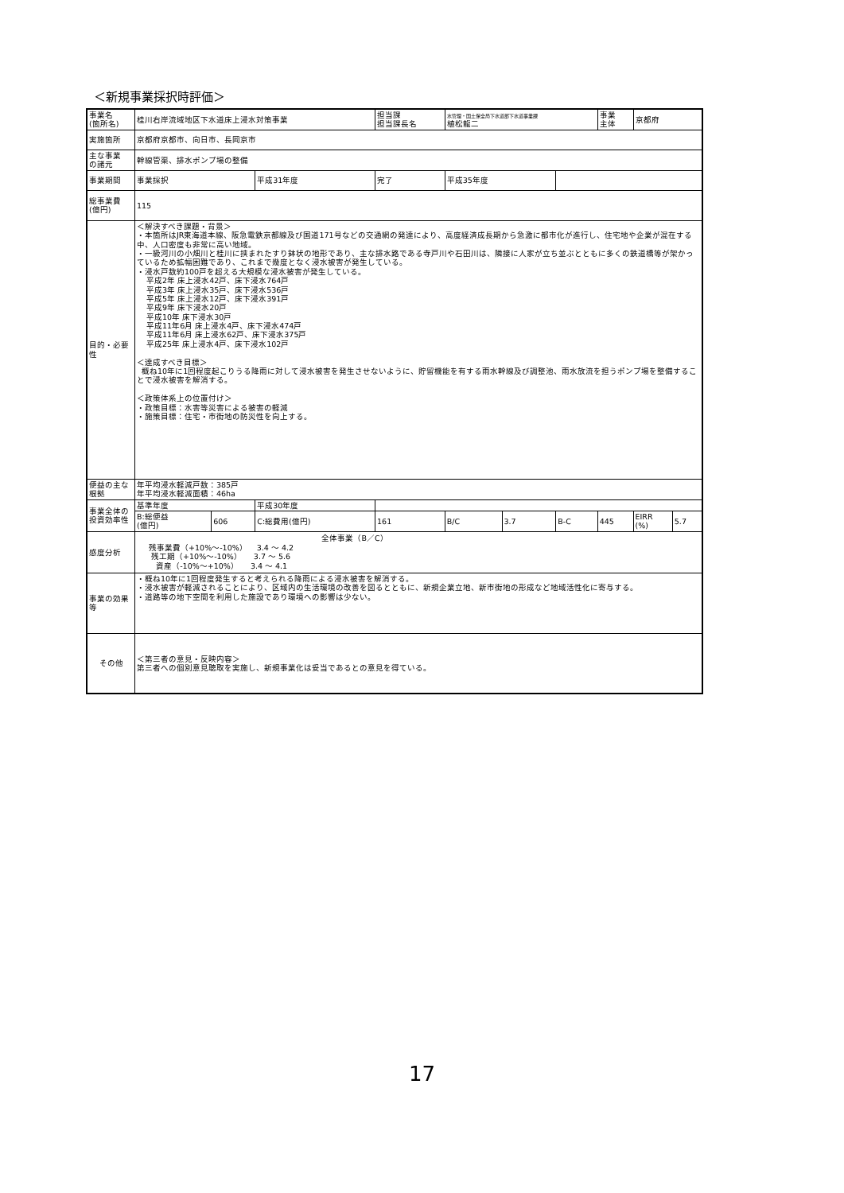＜新規事業採択時評価＞
| 事業名 (箇所名) | 桂川右岸流域地区下水道床上浸水対策事業 | | | 担当課 担当課長名 | | 水管理・国土保全局下水道部下水道事業課 植松龍二 | | | 事業 主体 | 京都府 | |
| 実施箇所 | 京都府京都市、向日市、長岡京市 | | | | | | | | | | |
| 主な事業 の諸元 | 幹線管渠、排水ポンプ場の整備 | | | | | | | | | | |
| 事業期間 | 事業採択 | | 平成31年度 | 完了 | | 平成35年度 | | | | | |
| 総事業費 (億円) | 115 | | | | | | | | | | |
| 目的・必要性 | ＜解決すべき課題・背景＞ ・本箇所はJR東海道本線、阪急電鉄京都線及び国道171号などの交通網の発達により、高度経済成長期から急激に都市化が進行し、住宅地や企業が混在する中、人口密度も非常に高い地域。 ・一級河川の小畑川と桂川に挟まれたすり鉢状の地形であり、主な排水路である寺戸川や石田川は、隣接に人家が立ち並ぶとともに多くの鉄道橋等が架かっているため拡幅困難であり、これまで幾度となく浸水被害が発生している。 ・浸水戸数約100戸を超える大規模な浸水被害が発生している。 平成2年 床上浸水42戸、床下浸水764戸 平成3年 床上浸水35戸、床下浸水536戸 平成5年 床上浸水12戸、床下浸水391戸 平成9年 床下浸水20戸 平成10年 床下浸水30戸 平成11年6月 床上浸水4戸、床下浸水474戸 平成11年6月 床上浸水62戸、床下浸水375戸 平成25年 床上浸水4戸、床下浸水102戸 ＜達成すべき目標＞ 概ね10年に1回程度起こりうる降雨に対して浸水被害を発生させないように、貯留機能を有する雨水幹線及び調整池、雨水放流を担うポンプ場を整備することで浸水被害を解消する。 ＜政策体系上の位置付け＞ ・政策目標：水害等災害による被害の軽減 ・施策目標：住宅・市街地の防災性を向上する。 | | | | | | | | | | |
| 便益の主な根拠 | 年平均浸水軽減戸数：385戸 年平均浸水軽減面積：46ha | | | | | | | | | | |
| 事業全体の投資効率性 | 基準年度 | | 平成30年度 | | | | | | | | |
| | B:総便益 (億円) | 606 | C:総費用(億円) | | 161 | B/C | 3.7 | B-C | 445 | EIRR (%) | 5.7 |
| 感度分析 | 全体事業（B／C） 残事業費（+10%～-10%） 3.4 ～ 4.2 残工期（+10%～-10%） 3.7 ～ 5.6 資産（-10%～+10%） 3.4 ～ 4.1 | | | | | | | | | | |
| 事業の効果等 | ・概ね10年に1回程度発生すると考えられる降雨による浸水被害を解消する。 ・浸水被害が軽減されることにより、区域内の生活環境の改善を図るとともに、新規企業立地、新市街地の形成など地域活性化に寄与する。 ・道路等の地下空間を利用した施設であり環境への影響は少ない。 | | | | | | | | | | |
| その他 | ＜第三者の意見・反映内容＞ 第三者への個別意見聴取を実施し、新規事業化は妥当であるとの意見を得ている。 | | | | | | | | | | |
17